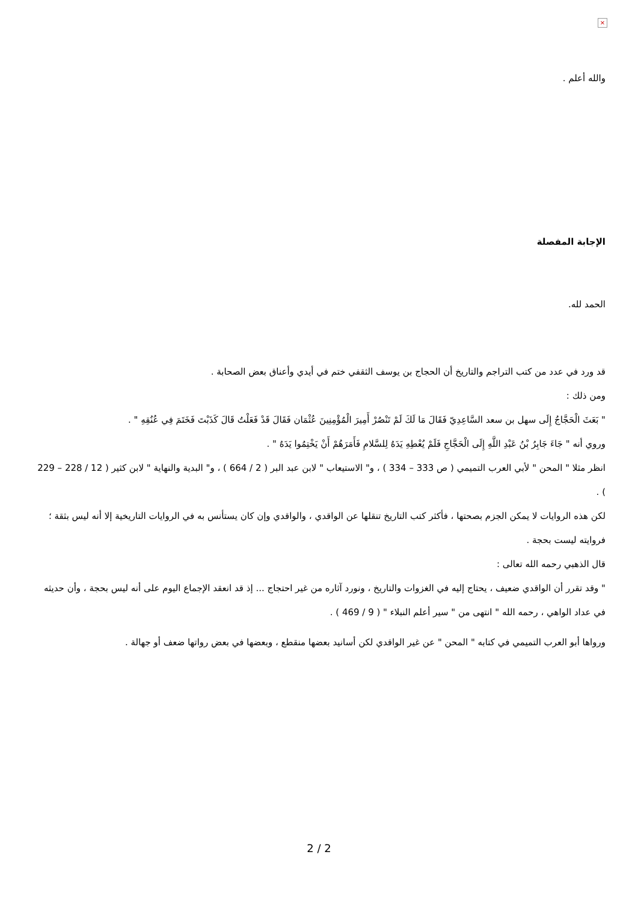×
والله أعلم .
الإجابة المفصلة
الحمد لله.
قد ورد في عدد من كتب التراجم والتاريخ أن الحجاج بن يوسف الثقفي ختم في أيدي وأعناق بعض الصحابة .
ومن ذلك :
" بَعَثَ الْحَجَّاجُ إِلَى سهل بن سعد السَّاعِدِيّ فَقَالَ مَا لَكَ لَمْ تَنْصُرْ أَمِيرَ الْمُؤْمِنِينَ عُثْمَان فَقَالَ قَدْ فَعَلْتُ قَالَ كَذَبْتَ فَخَتَمَ فِي عُنُقِهِ " .
وروي أنه " جَاءَ جَابِرُ بْنُ عَبْدِ اللَّهِ إِلَى الْحَجَّاجِ فَلَمْ يُعْطِهِ يَدَهُ لِلسَّلامِ فَأَمَرَهُمْ أَنْ يَخْتِمُوا يَدَهُ " .
انظر مثلا " المحن " لأبي العرب التميمي ( ص 333 – 334 ) ، و" الاستيعاب " لابن عبد البر ( 2 / 664 ) ، و" البدية والنهاية " لابن كثير ( 12 / 228 – 229 ) .
لكن هذه الروايات لا يمكن الجزم بصحتها ، فأكثر كتب التاريخ تنقلها عن الواقدي ، والواقدي وإن كان يستأنس به في الروايات التاريخية إلا أنه ليس بثقة ؛ فروايته ليست بحجة .
قال الذهبي رحمه الله تعالى :
" وقد تقرر أن الواقدي ضعيف ، يحتاج إليه في الغزوات والتاريخ ، ونورد آثاره من غير احتجاج ... إذ قد انعقد الإجماع اليوم على أنه ليس بحجة ، وأن حديثه في عداد الواهي ، رحمه الله " انتهى من " سير أعلم النبلاء " ( 9 / 469 ) .
ورواها أبو العرب التميمي في كتابه " المحن " عن غير الواقدي لكن أسانيد بعضها منقطع ، وبعضها في بعض رواتها ضعف أو جهالة .
2 / 2